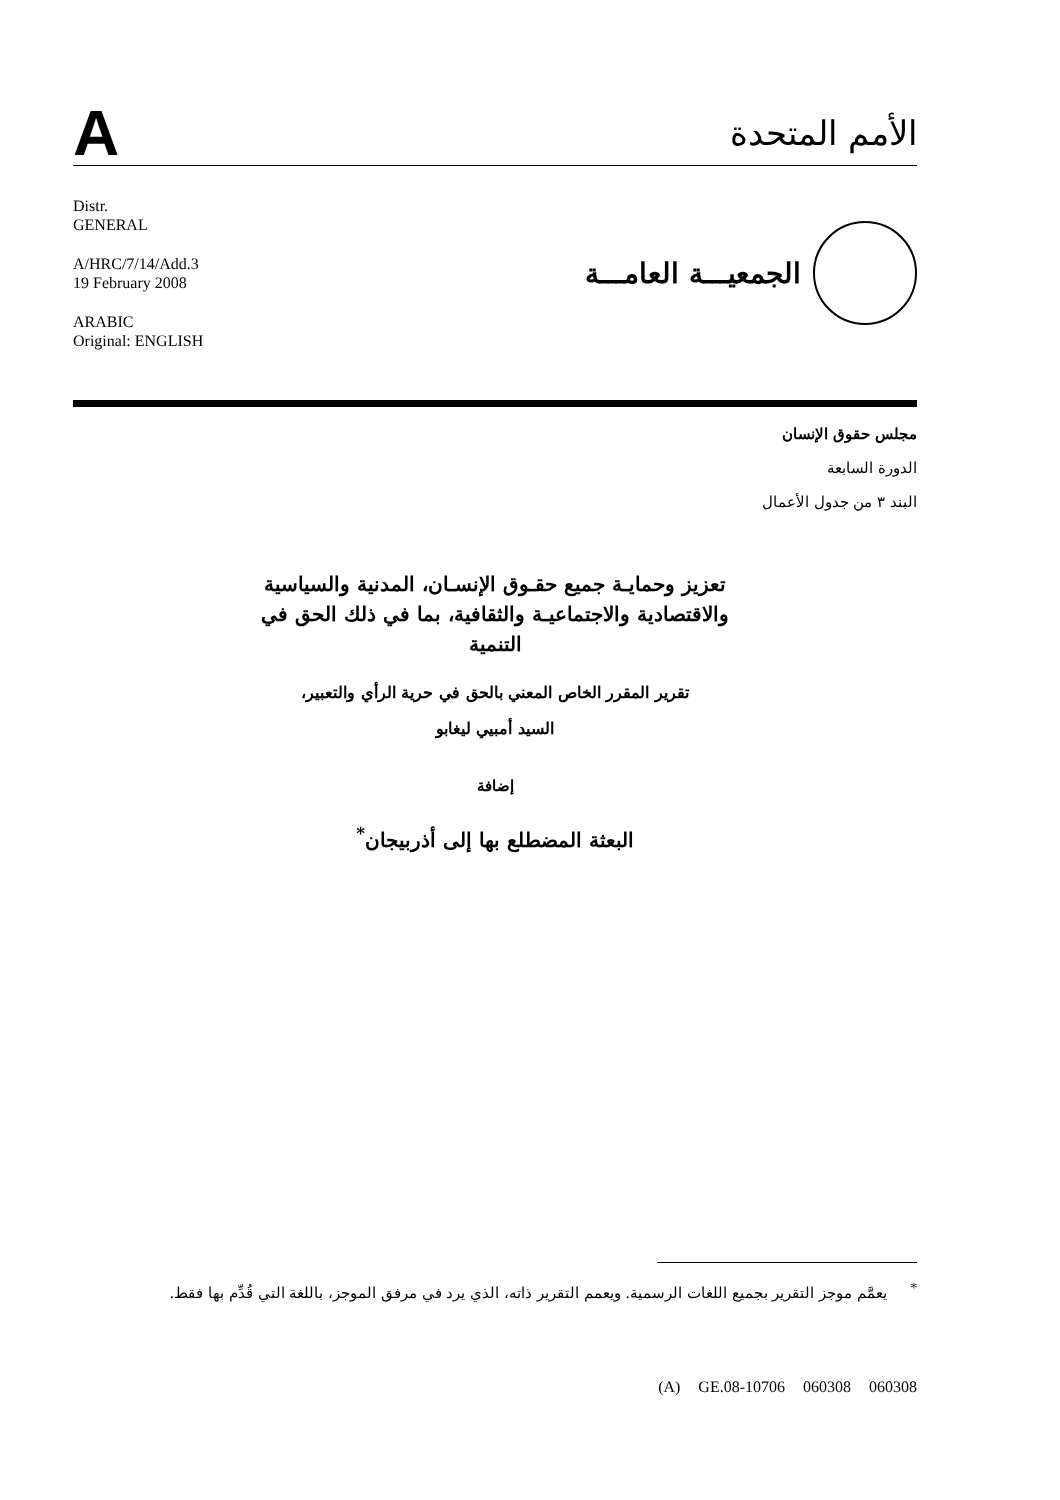A
الأمم المتحدة
Distr.
GENERAL
A/HRC/7/14/Add.3
19 February 2008
ARABIC
Original: ENGLISH
الجمعيـــة العامـــة
مجلس حقوق الإنسان
الدورة السابعة
البند ٣ من جدول الأعمال
تعزيز وحمايـة جميع حقـوق الإنسـان، المدنية والسياسية والاقتصادية والاجتماعيـة والثقافية، بما في ذلك الحق في التنمية
تقرير المقرر الخاص المعني بالحق في حرية الرأي والتعبير،
السيد أمبيي ليغابو
إضافة
البعثة المضطلع بها إلى أذربيجان<sup>*</sup>
<sup>*</sup> يعمَّم موجز التقرير بجميع اللغات الرسمية. ويعمم التقرير ذاته، الذي يرد في مرفق الموجز، باللغة التي قُدِّم بها فقط.
(A) GE.08-10706 060308 060308